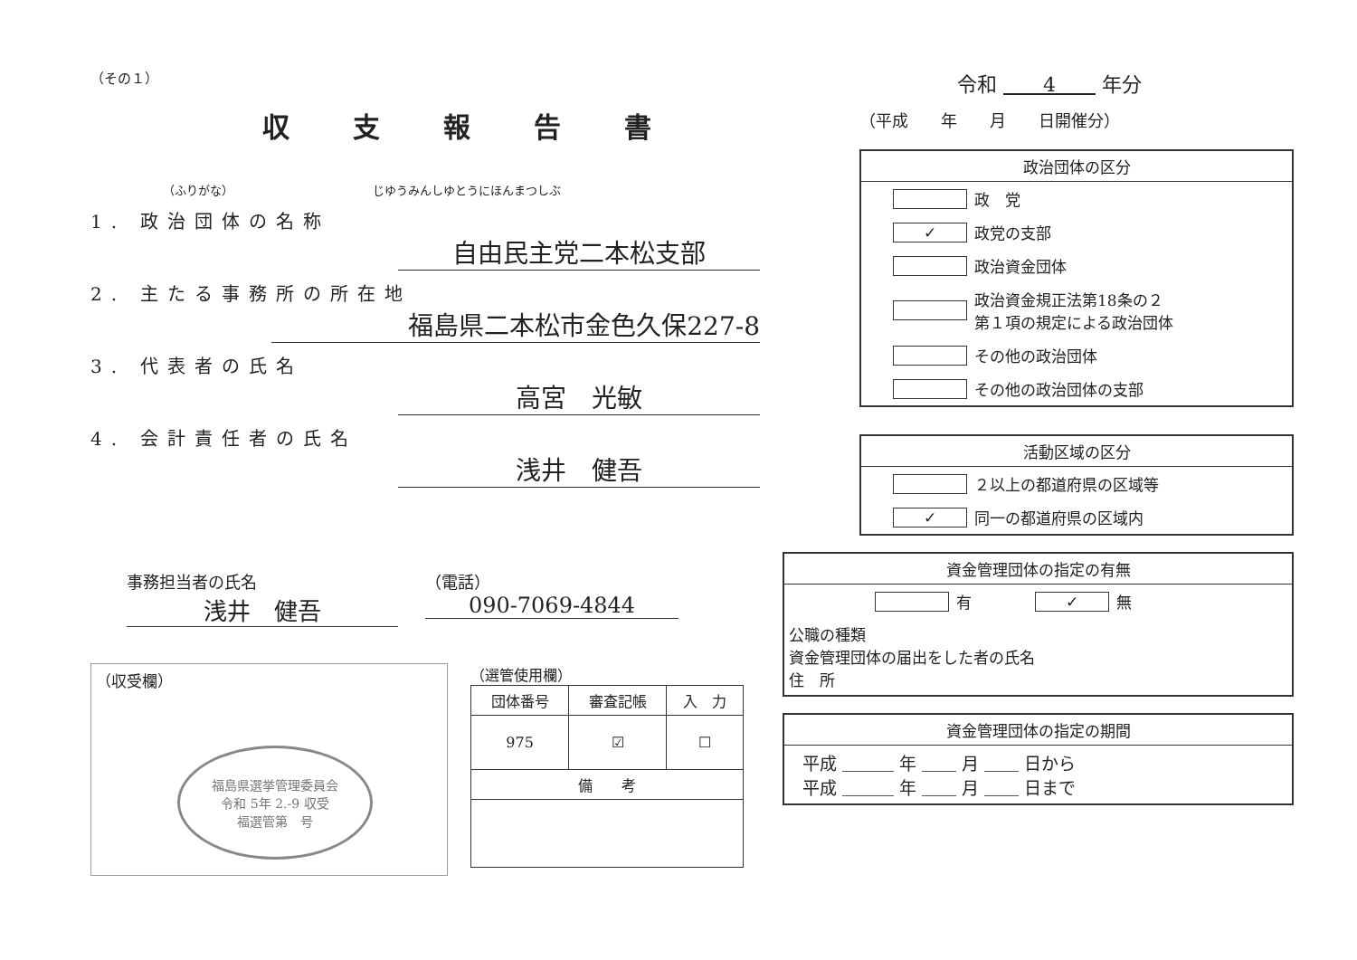（その１）
収支報告書
（ふりがな） じゆうみんしゆとうにほんまつしぶ
1. 政治団体の名称
自由民主党二本松支部
2. 主たる事務所の所在地
福島県二本松市金色久保227-8
3. 代表者の氏名
高宮　光敏
4. 会計責任者の氏名
浅井　健吾
事務担当者の氏名
浅井　健吾
（電話）
090-7069-4844
（収受欄）
福島県選挙管理委員会
令和 5年 2.-9 収受
福選管第　号
（選管使用欄）
| 団体番号 | 審査記帳 | 入 力 |
| --- | --- | --- |
| 975 | ☑ | ☐ |
| 備 考 | | |
令和 　　4　　 年分
（平成　　年　　月　　日開催分）
政治団体の区分
政　党
✓ 政党の支部
政治資金団体
政治資金規正法第18条の２
第１項の規定による政治団体
その他の政治団体
その他の政治団体の支部
活動区域の区分
２以上の都道府県の区域等
✓ 同一の都道府県の区域内
資金管理団体の指定の有無
有 ✓ 無
公職の種類
資金管理団体の届出をした者の氏名
住　所
資金管理団体の指定の期間
平成 ＿＿＿ 年 ＿＿ 月 ＿＿ 日から
平成 ＿＿＿ 年 ＿＿ 月 ＿＿ 日まで